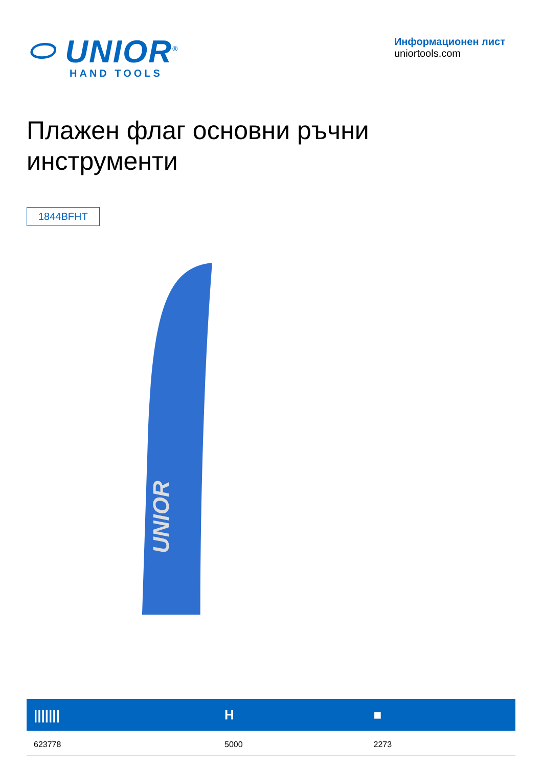⬭ UNIOR<sup>®</sup>
HAND TOOLS
Информационен лист
uniortools.com
Плажен флаг основни ръчни инструменти
1844BFHT
UNIOR
| /////// | H | ■ |
| --- | --- | --- |
| 623778 | 5000 | 2273 |